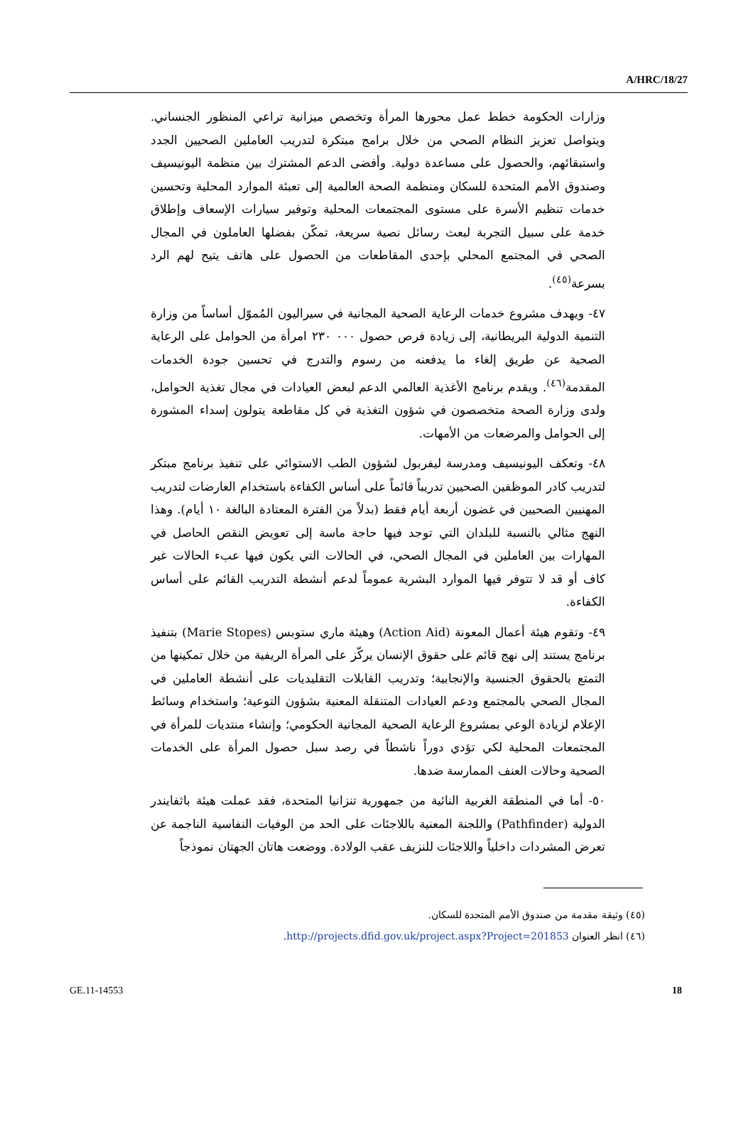A/HRC/18/27
وزارات الحكومة خطط عمل محورها المرأة وتخصص ميزانية تراعي المنظور الجنساني. ويتواصل تعزيز النظام الصحي من خلال برامج مبتكرة لتدريب العاملين الصحيين الجدد واستبقائهم، والحصول على مساعدة دولية. وأفضى الدعم المشترك بين منظمة اليونيسيف وصندوق الأمم المتحدة للسكان ومنظمة الصحة العالمية إلى تعبئة الموارد المحلية وتحسين خدمات تنظيم الأسرة على مستوى المجتمعات المحلية وتوفير سيارات الإسعاف وإطلاق خدمة على سبيل التجربة لبعث رسائل نصية سريعة، تمكّن بفضلها العاملون في المجال الصحي في المجتمع المحلي بإحدى المقاطعات من الحصول على هاتف يتيح لهم الرد بسرعة<sup>(٤٥)</sup>.
٤٧- ويهدف مشروع خدمات الرعاية الصحية المجانية في سيراليون المُموّل أساساً من وزارة التنمية الدولية البريطانية، إلى زيادة فرص حصول ٠٠٠ ٢٣٠ امرأة من الحوامل على الرعاية الصحية عن طريق إلغاء ما يدفعنه من رسوم والتدرج في تحسين جودة الخدمات المقدمة<sup>(٤٦)</sup>. ويقدم برنامج الأغذية العالمي الدعم لبعض العيادات في مجال تغذية الحوامل، ولدى وزارة الصحة متخصصون في شؤون التغذية في كل مقاطعة يتولون إسداء المشورة إلى الحوامل والمرضعات من الأمهات.
٤٨- وتعكف اليونيسيف ومدرسة ليفربول لشؤون الطب الاستوائي على تنفيذ برنامج مبتكر لتدريب كادر الموظفين الصحيين تدريباً قائماً على أساس الكفاءة باستخدام العارضات لتدريب المهنيين الصحيين في غضون أربعة أيام فقط (بدلاً من الفترة المعتادة البالغة ١٠ أيام). وهذا النهج مثالي بالنسبة للبلدان التي توجد فيها حاجة ماسة إلى تعويض النقص الحاصل في المهارات بين العاملين في المجال الصحي، في الحالات التي يكون فيها عبء الحالات غير كاف أو قد لا تتوفر فيها الموارد البشرية عموماً لدعم أنشطة التدريب القائم على أساس الكفاءة.
٤٩- وتقوم هيئة أعمال المعونة (Action Aid) وهيئة ماري ستوبس (Marie Stopes) بتنفيذ برنامج يستند إلى نهج قائم على حقوق الإنسان يركّز على المرأة الريفية من خلال تمكينها من التمتع بالحقوق الجنسية والإنجابية؛ وتدريب القابلات التقليديات على أنشطة العاملين في المجال الصحي بالمجتمع ودعم العيادات المتنقلة المعنية بشؤون التوعية؛ واستخدام وسائط الإعلام لزيادة الوعي بمشروع الرعاية الصحية المجانية الحكومي؛ وإنشاء منتديات للمرأة في المجتمعات المحلية لكي تؤدي دوراً ناشطاً في رصد سبل حصول المرأة على الخدمات الصحية وحالات العنف الممارسة ضدها.
٥٠- أما في المنطقة الغربية النائية من جمهورية تنزانيا المتحدة، فقد عملت هيئة باثفايندر الدولية (Pathfinder) واللجنة المعنية باللاجئات على الحد من الوفيات النفاسية الناجمة عن تعرض المشردات داخلياً واللاجئات للنزيف عقب الولادة. ووضعت هاتان الجهتان نموذجاً
(٤٥) وثيقة مقدمة من صندوق الأمم المتحدة للسكان.
(٤٦) انظر العنوان http://projects.dfid.gov.uk/project.aspx?Project=201853.
GE.11-14553 18